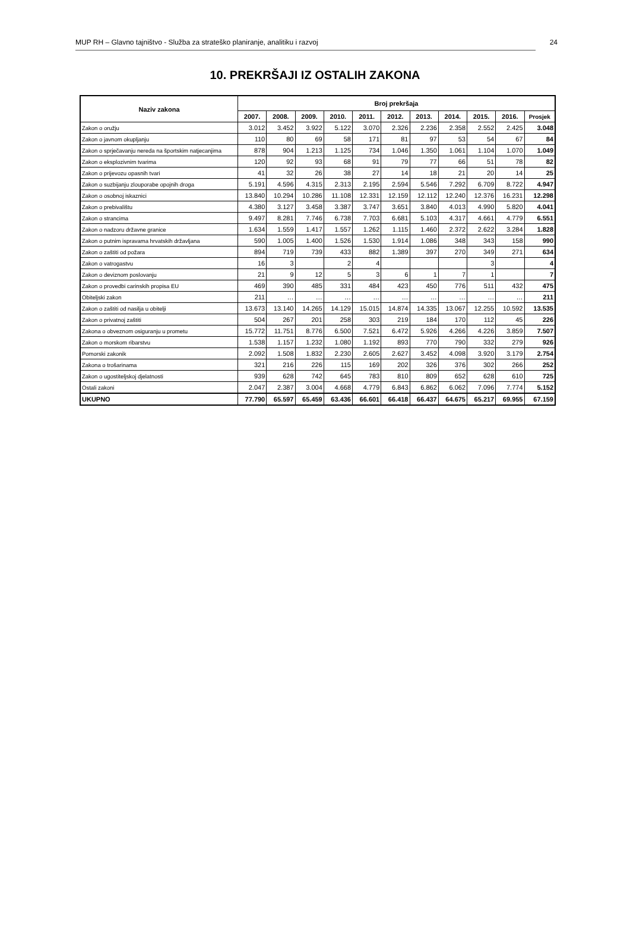MUP RH – Glavno tajništvo - Služba za strateško planiranje, analitiku i razvoj 24
10. PREKRŠAJI IZ OSTALIH ZAKONA
| Naziv zakona | Broj prekršaja | | | | | | | | | | |
| --- | --- | --- | --- | --- | --- | --- | --- | --- | --- | --- | --- |
| | 2007. | 2008. | 2009. | 2010. | 2011. | 2012. | 2013. | 2014. | 2015. | 2016. | Prosjek |
| Zakon o oružju | 3.012 | 3.452 | 3.922 | 5.122 | 3.070 | 2.326 | 2.236 | 2.358 | 2.552 | 2.425 | 3.048 |
| Zakon o javnom okupljanju | 110 | 80 | 69 | 58 | 171 | 81 | 97 | 53 | 54 | 67 | 84 |
| Zakon o sprječavanju nereda na športskim natjecanjima | 878 | 904 | 1.213 | 1.125 | 734 | 1.046 | 1.350 | 1.061 | 1.104 | 1.070 | 1.049 |
| Zakon o eksplozivnim tvarima | 120 | 92 | 93 | 68 | 91 | 79 | 77 | 66 | 51 | 78 | 82 |
| Zakon o prijevozu opasnih tvari | 41 | 32 | 26 | 38 | 27 | 14 | 18 | 21 | 20 | 14 | 25 |
| Zakon o suzbijanju zlouporabe opojnih droga | 5.191 | 4.596 | 4.315 | 2.313 | 2.195 | 2.594 | 5.546 | 7.292 | 6.709 | 8.722 | 4.947 |
| Zakon o osobnoj iskaznici | 13.840 | 10.294 | 10.286 | 11.108 | 12.331 | 12.159 | 12.112 | 12.240 | 12.376 | 16.231 | 12.298 |
| Zakon o prebivalištu | 4.380 | 3.127 | 3.458 | 3.387 | 3.747 | 3.651 | 3.840 | 4.013 | 4.990 | 5.820 | 4.041 |
| Zakon o strancima | 9.497 | 8.281 | 7.746 | 6.738 | 7.703 | 6.681 | 5.103 | 4.317 | 4.661 | 4.779 | 6.551 |
| Zakon o nadzoru državne granice | 1.634 | 1.559 | 1.417 | 1.557 | 1.262 | 1.115 | 1.460 | 2.372 | 2.622 | 3.284 | 1.828 |
| Zakon o putnim ispravama hrvatskih državljana | 590 | 1.005 | 1.400 | 1.526 | 1.530 | 1.914 | 1.086 | 348 | 343 | 158 | 990 |
| Zakon o zaštiti od požara | 894 | 719 | 739 | 433 | 882 | 1.389 | 397 | 270 | 349 | 271 | 634 |
| Zakon o vatrogastvu | 16 | 3 | | 2 | 4 | | | | 3 | | 4 |
| Zakon o deviznom poslovanju | 21 | 9 | 12 | 5 | 3 | 6 | 1 | 7 | 1 | | 7 |
| Zakon o provedbi carinskih propisa EU | 469 | 390 | 485 | 331 | 484 | 423 | 450 | 776 | 511 | 432 | 475 |
| Obiteljski zakon | 211 | … | … | … | … | … | … | … | … | … | 211 |
| Zakon o zaštiti od nasilja u obitelji | 13.673 | 13.140 | 14.265 | 14.129 | 15.015 | 14.874 | 14.335 | 13.067 | 12.255 | 10.592 | 13.535 |
| Zakon o privatnoj zaštiti | 504 | 267 | 201 | 258 | 303 | 219 | 184 | 170 | 112 | 45 | 226 |
| Zakona o obveznom osiguranju u prometu | 15.772 | 11.751 | 8.776 | 6.500 | 7.521 | 6.472 | 5.926 | 4.266 | 4.226 | 3.859 | 7.507 |
| Zakon o morskom ribarstvu | 1.538 | 1.157 | 1.232 | 1.080 | 1.192 | 893 | 770 | 790 | 332 | 279 | 926 |
| Pomorski zakonik | 2.092 | 1.508 | 1.832 | 2.230 | 2.605 | 2.627 | 3.452 | 4.098 | 3.920 | 3.179 | 2.754 |
| Zakona o trošarinama | 321 | 216 | 226 | 115 | 169 | 202 | 326 | 376 | 302 | 266 | 252 |
| Zakon o ugostiteljskoj djelatnosti | 939 | 628 | 742 | 645 | 783 | 810 | 809 | 652 | 628 | 610 | 725 |
| Ostali zakoni | 2.047 | 2.387 | 3.004 | 4.668 | 4.779 | 6.843 | 6.862 | 6.062 | 7.096 | 7.774 | 5.152 |
| UKUPNO | 77.790 | 65.597 | 65.459 | 63.436 | 66.601 | 66.418 | 66.437 | 64.675 | 65.217 | 69.955 | 67.159 |